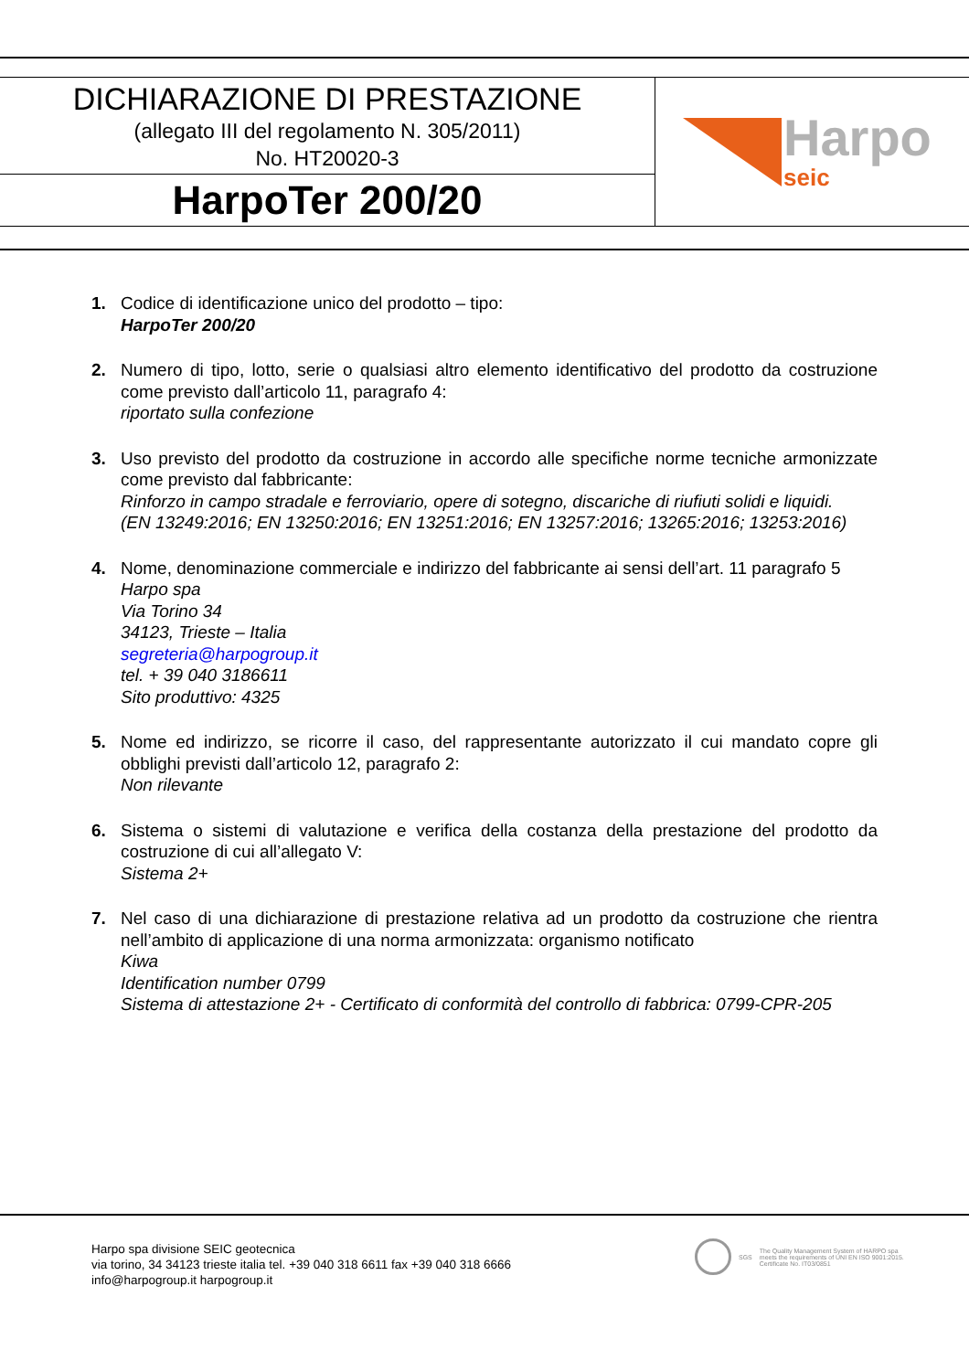DICHIARAZIONE DI PRESTAZIONE
(allegato III del regolamento N. 305/2011)
No. HT20020-3
HarpoTer 200/20
Harpo
seic
1. Codice di identificazione unico del prodotto – tipo:
HarpoTer 200/20
2. Numero di tipo, lotto, serie o qualsiasi altro elemento identificativo del prodotto da costruzione come previsto dall’articolo 11, paragrafo 4:
riportato sulla confezione
3. Uso previsto del prodotto da costruzione in accordo alle specifiche norme tecniche armonizzate come previsto dal fabbricante:
Rinforzo in campo stradale e ferroviario, opere di sotegno, discariche di riufiuti solidi e liquidi.
(EN 13249:2016; EN 13250:2016; EN 13251:2016; EN 13257:2016; 13265:2016; 13253:2016)
4. Nome, denominazione commerciale e indirizzo del fabbricante ai sensi dell’art. 11 paragrafo 5
Harpo spa
Via Torino 34
34123, Trieste – Italia
segreteria@harpogroup.it
tel. + 39 040 3186611
Sito produttivo: 4325
5. Nome ed indirizzo, se ricorre il caso, del rappresentante autorizzato il cui mandato copre gli obblighi previsti dall’articolo 12, paragrafo 2:
Non rilevante
6. Sistema o sistemi di valutazione e verifica della costanza della prestazione del prodotto da costruzione di cui all’allegato V:
Sistema 2+
7. Nel caso di una dichiarazione di prestazione relativa ad un prodotto da costruzione che rientra nell’ambito di applicazione di una norma armonizzata: organismo notificato
Kiwa
Identification number 0799
Sistema di attestazione 2+ - Certificato di conformità del controllo di fabbrica: 0799-CPR-205
Harpo spa divisione SEIC geotecnica
via torino, 34 34123 trieste italia tel. +39 040 318 6611 fax +39 040 318 6666
info@harpogroup.it harpogroup.it
SGS
The Quality Management System of HARPO spa
meets the requirements of UNI EN ISO 9001:2015.
Certificate No. IT03/0851